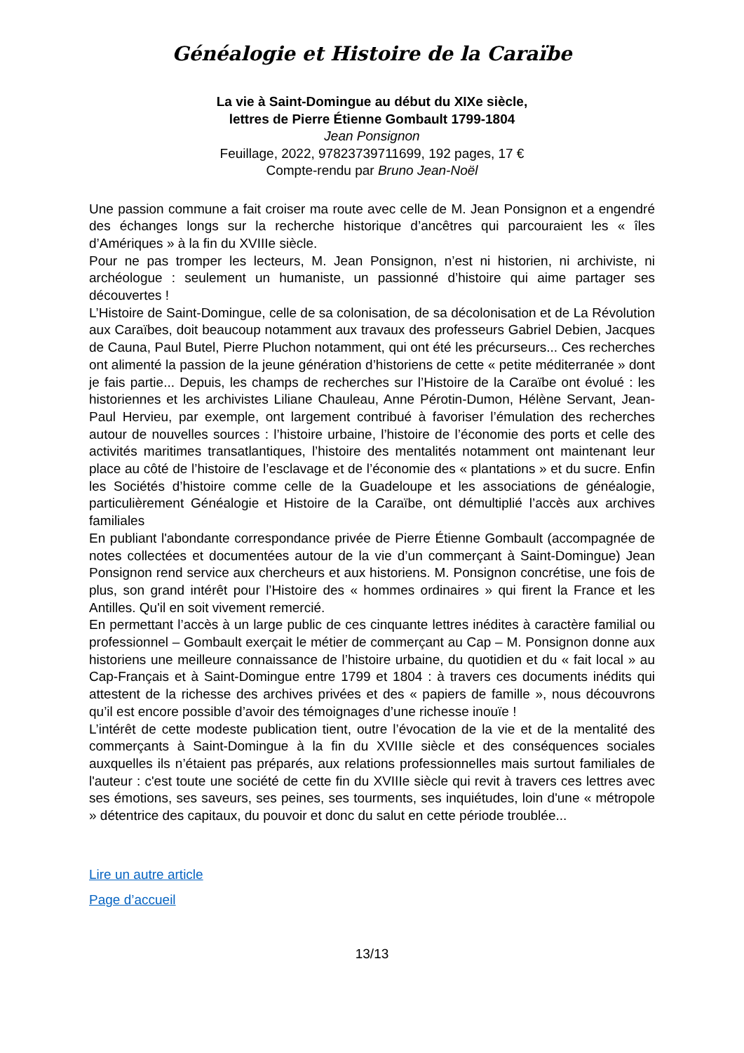Généalogie et Histoire de la Caraïbe
La vie à Saint-Domingue au début du XIXe siècle,
lettres de Pierre Étienne Gombault 1799-1804
Jean Ponsignon
Feuillage, 2022, 97823739711699, 192 pages, 17 €
Compte-rendu par Bruno Jean-Noël
Une passion commune a fait croiser ma route avec celle de M. Jean Ponsignon et a engendré des échanges longs sur la recherche historique d’ancêtres qui parcouraient les « îles d’Amériques » à la fin du XVIIIe siècle.
Pour ne pas tromper les lecteurs, M. Jean Ponsignon, n’est ni historien, ni archiviste, ni archéologue : seulement un humaniste, un passionné d’histoire qui aime partager ses découvertes !
L’Histoire de Saint-Domingue, celle de sa colonisation, de sa décolonisation et de La Révolution aux Caraïbes, doit beaucoup notamment aux travaux des professeurs Gabriel Debien, Jacques de Cauna, Paul Butel, Pierre Pluchon notamment, qui ont été les précurseurs... Ces recherches ont alimenté la passion de la jeune génération d’historiens de cette « petite méditerranée » dont je fais partie... Depuis, les champs de recherches sur l’Histoire de la Caraïbe ont évolué : les historiennes et les archivistes Liliane Chauleau, Anne Pérotin-Dumon, Hélène Servant, Jean-Paul Hervieu, par exemple, ont largement contribué à favoriser l’émulation des recherches autour de nouvelles sources : l’histoire urbaine, l’histoire de l’économie des ports et celle des activités maritimes transatlantiques, l’histoire des mentalités notamment ont maintenant leur place au côté de l’histoire de l’esclavage et de l’économie des « plantations » et du sucre. Enfin les Sociétés d’histoire comme celle de la Guadeloupe et les associations de généalogie, particulièrement Généalogie et Histoire de la Caraïbe, ont démultiplié l’accès aux archives familiales
En publiant l'abondante correspondance privée de Pierre Étienne Gombault (accompagnée de notes collectées et documentées autour de la vie d’un commerçant à Saint-Domingue) Jean Ponsignon rend service aux chercheurs et aux historiens. M. Ponsignon concrétise, une fois de plus, son grand intérêt pour l’Histoire des « hommes ordinaires » qui firent la France et les Antilles. Qu'il en soit vivement remercié.
En permettant l’accès à un large public de ces cinquante lettres inédites à caractère familial ou professionnel – Gombault exerçait le métier de commerçant au Cap – M. Ponsignon donne aux historiens une meilleure connaissance de l’histoire urbaine, du quotidien et du « fait local » au Cap-Français et à Saint-Domingue entre 1799 et 1804 : à travers ces documents inédits qui attestent de la richesse des archives privées et des « papiers de famille », nous découvrons qu’il est encore possible d’avoir des témoignages d’une richesse inouïe !
L’intérêt de cette modeste publication tient, outre l’évocation de la vie et de la mentalité des commerçants à Saint-Domingue à la fin du XVIIIe siècle et des conséquences sociales auxquelles ils n’étaient pas préparés, aux relations professionnelles mais surtout familiales de l'auteur : c'est toute une société de cette fin du XVIIIe siècle qui revit à travers ces lettres avec ses émotions, ses saveurs, ses peines, ses tourments, ses inquiétudes, loin d'une « métropole » détentrice des capitaux, du pouvoir et donc du salut en cette période troublée...
Lire un autre article
Page d’accueil
13/13